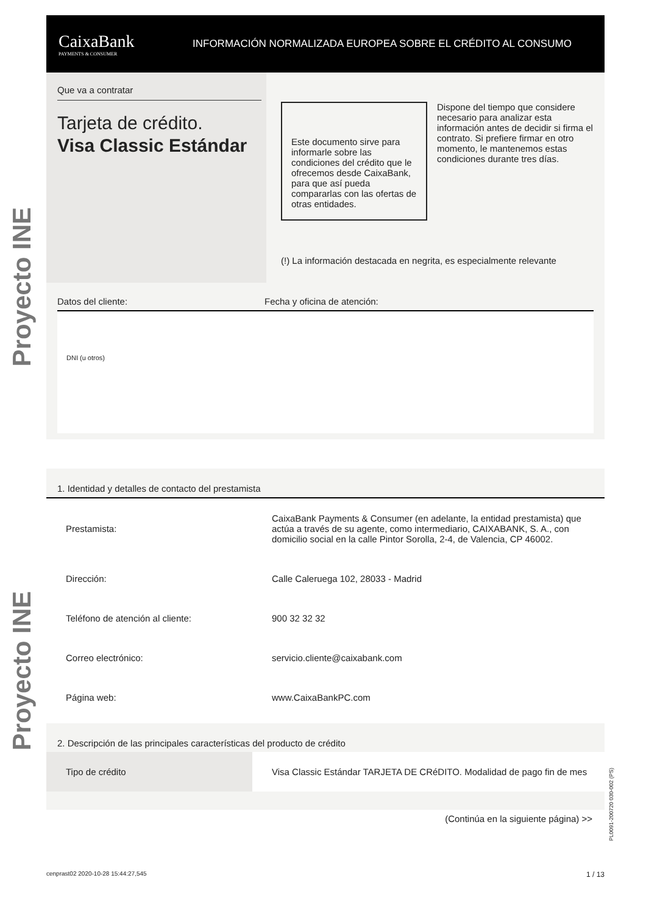Proyecto INE
Proyecto INE
CaixaBank
PAYMENTS & CONSUMER
INFORMACIÓN NORMALIZADA EUROPEA SOBRE EL CRÉDITO AL CONSUMO
Que va a contratar
Tarjeta de crédito.
Visa Classic Estándar
Este documento sirve para informarle sobre las condiciones del crédito que le ofrecemos desde CaixaBank, para que así pueda compararlas con las ofertas de otras entidades.
Dispone del tiempo que considere necesario para analizar esta información antes de decidir si firma el contrato. Si prefiere firmar en otro momento, le mantenemos estas condiciones durante tres días.
(!) La información destacada en negrita, es especialmente relevante
Datos del cliente: Fecha y oficina de atención:
DNI (u otros)
1. Identidad y detalles de contacto del prestamista
| Prestamista: | CaixaBank Payments & Consumer (en adelante, la entidad prestamista) que actúa a través de su agente, como intermediario, CAIXABANK, S. A., con domicilio social en la calle Pintor Sorolla, 2-4, de Valencia, CP 46002. |
| Dirección: | Calle Caleruega 102, 28033 - Madrid |
| Teléfono de atención al cliente: | 900 32 32 32 |
| Correo electrónico: | servicio.cliente@caixabank.com |
| Página web: | www.CaixaBankPC.com |
2. Descripción de las principales características del producto de crédito
| Tipo de crédito | Visa Classic Estándar TARJETA DE CRéDITO. Modalidad de pago fin de mes |
(Continúa en la siguiente página) >>
cenprast02 2020-10-28 15:44:27,545 1 / 13
PL0091-200720 030-002 (PS)